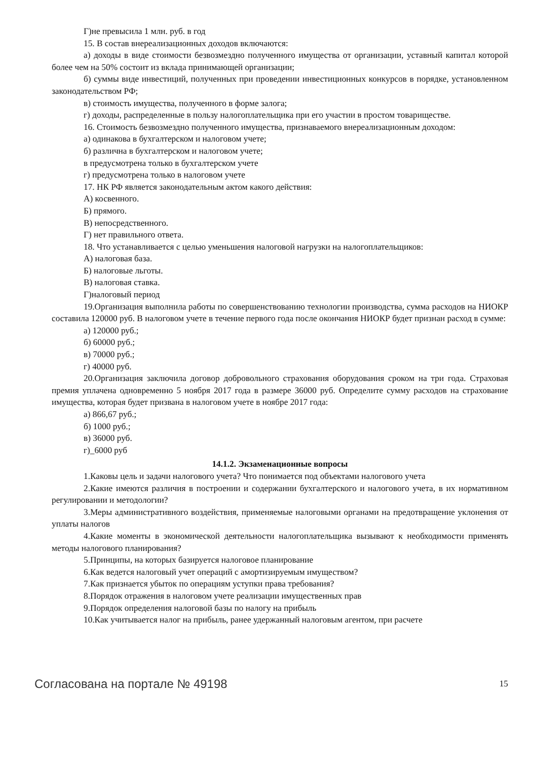Г)не превысила 1 млн. руб. в год
15. В состав внереализационных доходов включаются:
а) доходы в виде стоимости безвозмездно полученного имущества от организации, уставный капитал которой более чем на 50% состоит из вклада принимающей организации;
б) суммы виде инвестиций, полученных при проведении инвестиционных конкурсов в порядке, установленном законодательством РФ;
в) стоимость имущества, полученного в форме залога;
г) доходы, распределенные в пользу налогоплательщика при его участии в простом товариществе.
16. Стоимость безвозмездно полученного имущества, признаваемого внереализационным доходом:
а) одинакова в бухгалтерском и налоговом учете;
б) различна в бухгалтерском и налоговом учете;
в предусмотрена только в бухгалтерском учете
г) предусмотрена только в налоговом учете
17. НК РФ является законодательным актом какого действия:
А) косвенного.
Б) прямого.
В) непосредственного.
Г) нет правильного ответа.
18. Что устанавливается с целью уменьшения налоговой нагрузки на налогоплательщиков:
А) налоговая база.
Б) налоговые льготы.
В) налоговая ставка.
Г)налоговый период
19.Организация выполнила работы по совершенствованию технологии производства, сумма расходов на НИОКР составила 120000 руб. В налоговом учете в течение первого года после окончания НИОКР будет признан расход в сумме:
а) 120000 руб.;
б) 60000 руб.;
в) 70000 руб.;
г) 40000 руб.
20.Организация заключила договор добровольного страхования оборудования сроком на три года. Страховая премия уплачена одновременно 5 ноября 2017 года в размере 36000 руб. Определите сумму расходов на страхование имущества, которая будет призвана в налоговом учете в ноябре 2017 года:
а) 866,67 руб.;
б) 1000 руб.;
в) 36000 руб.
г)_6000 руб
14.1.2. Экзаменационные вопросы
1.Каковы цель и задачи налогового учета? Что понимается под объектами налогового учета
2.Какие имеются различия в построении и содержании бухгалтерского и налогового учета, в их нормативном регулировании и методологии?
3.Меры административного воздействия, применяемые налоговыми органами на предотвращение уклонения от уплаты налогов
4.Какие моменты в экономической деятельности налогоплательщика вызывают к необходимости применять методы налогового планирования?
5.Принципы, на которых базируется налоговое планирование
6.Как ведется налоговый учет операций с амортизируемым имуществом?
7.Как признается убыток по операциям уступки права требования?
8.Порядок отражения в налоговом учете реализации имущественных прав
9.Порядок определения налоговой базы по налогу на прибыль
10.Как учитывается налог на прибыль, ранее удержанный налоговым агентом, при расчете
Согласована на портале № 49198 15